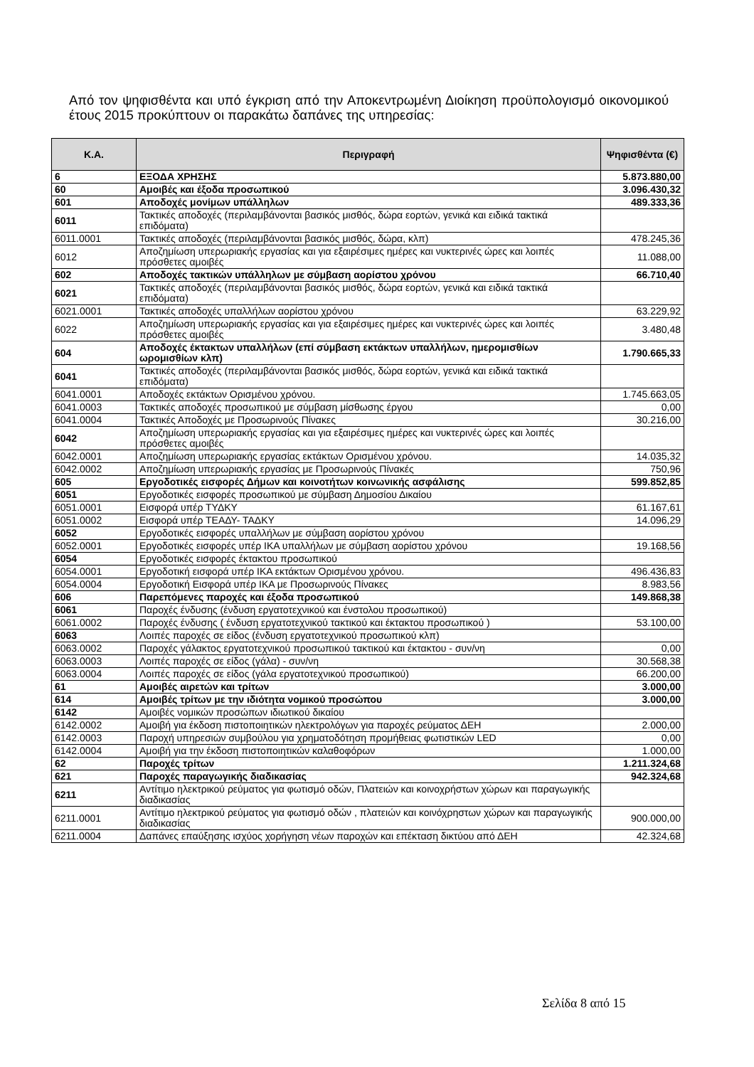Από τον ψηφισθέντα και υπό έγκριση από την Αποκεντρωμένη Διοίκηση προϋπολογισμό οικονομικού έτους 2015 προκύπτουν οι παρακάτω δαπάνες της υπηρεσίας:
| Κ.Α. | Περιγραφή | Ψηφισθέντα (€) |
| --- | --- | --- |
| 6 | ΕΞΟΔΑ ΧΡΗΣΗΣ | 5.873.880,00 |
| 60 | Αμοιβές και έξοδα προσωπικού | 3.096.430,32 |
| 601 | Αποδοχές μονίμων υπάλληλων | 489.333,36 |
| 6011 | Τακτικές αποδοχές (περιλαμβάνονται βασικός μισθός, δώρα εορτών, γενικά και ειδικά τακτικά επιδόματα) | |
| 6011.0001 | Τακτικές αποδοχές (περιλαμβάνονται βασικός μισθός, δώρα, κλπ) | 478.245,36 |
| 6012 | Αποζημίωση υπερωριακής εργασίας και για εξαιρέσιμες ημέρες και νυκτερινές ώρες και λοιπές πρόσθετες αμοιβές | 11.088,00 |
| 602 | Αποδοχές τακτικών υπάλληλων με σύμβαση αορίστου χρόνου | 66.710,40 |
| 6021 | Τακτικές αποδοχές (περιλαμβάνονται βασικός μισθός, δώρα εορτών, γενικά και ειδικά τακτικά επιδόματα) | |
| 6021.0001 | Τακτικές αποδοχές υπαλλήλων αορίστου χρόνου | 63.229,92 |
| 6022 | Αποζημίωση υπερωριακής εργασίας και για εξαιρέσιμες ημέρες και νυκτερινές ώρες και λοιπές πρόσθετες αμοιβές | 3.480,48 |
| 604 | Αποδοχές έκτακτων υπαλλήλων (επί σύμβαση εκτάκτων υπαλλήλων, ημερομισθίων ωρομισθίων κλπ) | 1.790.665,33 |
| 6041 | Τακτικές αποδοχές (περιλαμβάνονται βασικός μισθός, δώρα εορτών, γενικά και ειδικά τακτικά επιδόματα) | |
| 6041.0001 | Αποδοχές εκτάκτων Ορισμένου χρόνου. | 1.745.663,05 |
| 6041.0003 | Τακτικές αποδοχές προσωπικού με σύμβαση μίσθωσης έργου | 0,00 |
| 6041.0004 | Τακτικές Αποδοχές με Προσωρινούς Πίνακες | 30.216,00 |
| 6042 | Αποζημίωση υπερωριακής εργασίας και για εξαιρέσιμες ημέρες και νυκτερινές ώρες και λοιπές πρόσθετες αμοιβές | |
| 6042.0001 | Αποζημίωση υπερωριακής εργασίας εκτάκτων Ορισμένου χρόνου. | 14.035,32 |
| 6042.0002 | Αποζημίωση υπερωριακής εργασίας με Προσωρινούς Πίνακές | 750,96 |
| 605 | Εργοδοτικές εισφορές Δήμων και κοινοτήτων κοινωνικής ασφάλισης | 599.852,85 |
| 6051 | Εργοδοτικές εισφορές προσωπικού με σύμβαση Δημοσίου Δικαίου | |
| 6051.0001 | Εισφορά υπέρ ΤΥΔΚΥ | 61.167,61 |
| 6051.0002 | Εισφορά υπέρ ΤΕΑΔΥ- ΤΑΔΚΥ | 14.096,29 |
| 6052 | Εργοδοτικές εισφορές υπαλλήλων με σύμβαση αορίστου χρόνου | |
| 6052.0001 | Εργοδοτικές εισφορές υπέρ ΙΚΑ υπαλλήλων με σύμβαση αορίστου χρόνου | 19.168,56 |
| 6054 | Εργοδοτικές εισφορές έκτακτου προσωπικού | |
| 6054.0001 | Εργοδοτική εισφορά υπέρ ΙΚΑ εκτάκτων Ορισμένου χρόνου. | 496.436,83 |
| 6054.0004 | Εργοδοτική Εισφορά υπέρ ΙΚΑ με Προσωρινούς Πίνακες | 8.983,56 |
| 606 | Παρεπόμενες παροχές και έξοδα προσωπικού | 149.868,38 |
| 6061 | Παροχές ένδυσης (ένδυση εργατοτεχνικού και ένστολου προσωπικού) | |
| 6061.0002 | Παροχές ένδυσης ( ένδυση εργατοτεχνικού τακτικού και έκτακτου προσωπικού ) | 53.100,00 |
| 6063 | Λοιπές παροχές σε είδος (ένδυση εργατοτεχνικού προσωπικού κλπ) | |
| 6063.0002 | Παροχές γάλακτος εργατοτεχνικού προσωπικού τακτικού και έκτακτου - συν/νη | 0,00 |
| 6063.0003 | Λοιπές παροχές σε είδος (γάλα) - συν/νη | 30.568,38 |
| 6063.0004 | Λοιπές παροχές σε είδος (γάλα εργατοτεχνικού προσωπικού) | 66.200,00 |
| 61 | Αμοιβές αιρετών και τρίτων | 3.000,00 |
| 614 | Αμοιβές τρίτων με την ιδιότητα νομικού προσώπου | 3.000,00 |
| 6142 | Αμοιβές νομικών προσώπων ιδιωτικού δικαίου | |
| 6142.0002 | Αμοιβή για έκδοση πιστοποιητικών ηλεκτρολόγων για παροχές ρεύματος ΔΕΗ | 2.000,00 |
| 6142.0003 | Παροχή υπηρεσιών συμβούλου για χρηματοδότηση προμήθειας φωτιστικών LED | 0,00 |
| 6142.0004 | Αμοιβή για την έκδοση πιστοποιητικών καλαθοφόρων | 1.000,00 |
| 62 | Παροχές τρίτων | 1.211.324,68 |
| 621 | Παροχές παραγωγικής διαδικασίας | 942.324,68 |
| 6211 | Αντίτιμο ηλεκτρικού ρεύματος για φωτισμό οδών, Πλατειών και κοινοχρήστων χώρων και παραγωγικής διαδικασίας | |
| 6211.0001 | Αντίτιμο ηλεκτρικού ρεύματος για φωτισμό οδών , πλατειών και κοινόχρηστων χώρων και παραγωγικής διαδικασίας | 900.000,00 |
| 6211.0004 | Δαπάνες επαύξησης ισχύος χορήγηση νέων παροχών και επέκταση δικτύου από ΔΕΗ | 42.324,68 |
Σελίδα 8 από 15